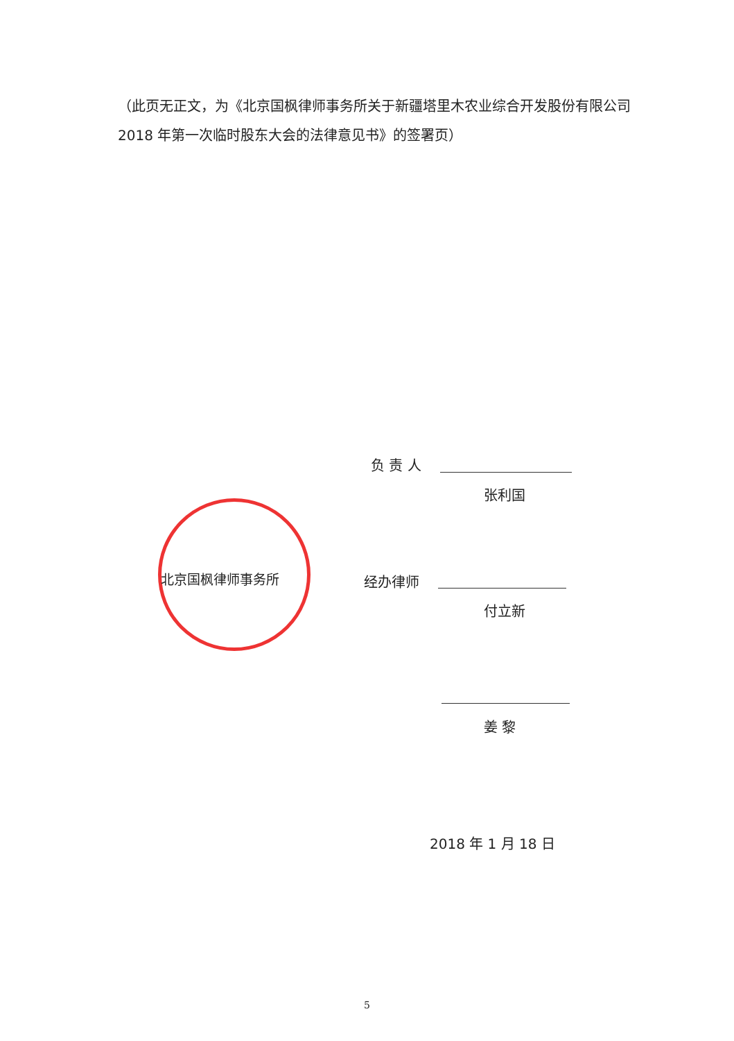（此页无正文，为《北京国枫律师事务所关于新疆塔里木农业综合开发股份有限公司 2018 年第一次临时股东大会的法律意见书》的签署页）
负 责 人
张利国
北京国枫律师事务所 经办律师
付立新
姜 黎
2018 年 1 月 18 日
5